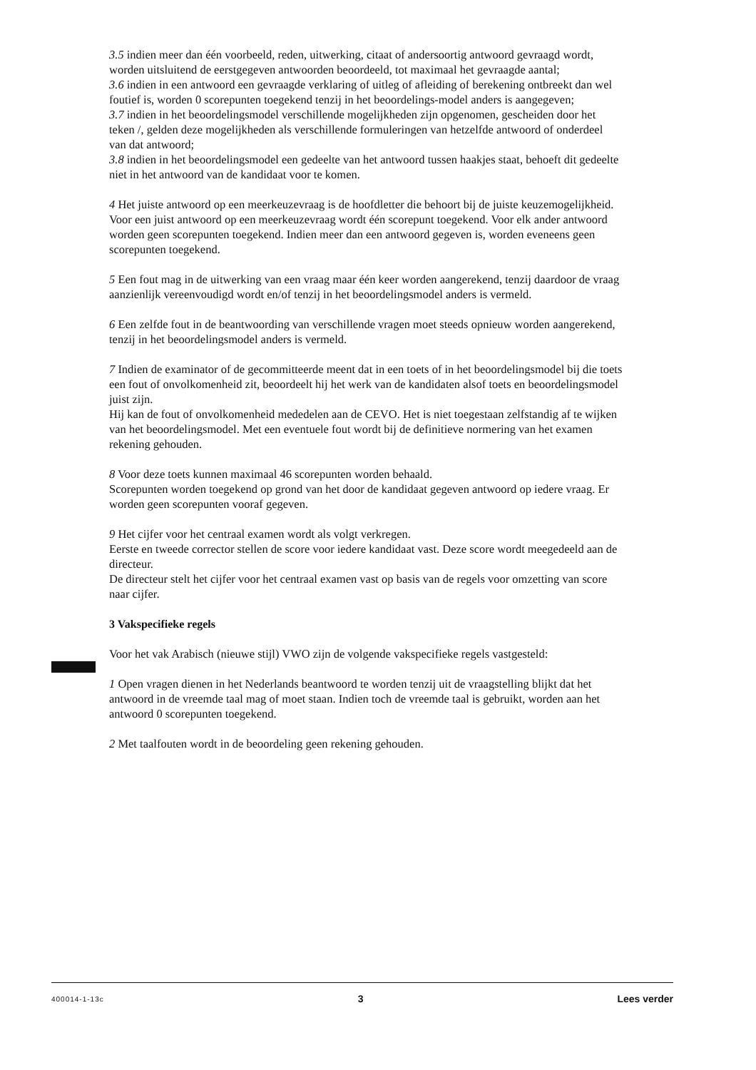3.5 indien meer dan één voorbeeld, reden, uitwerking, citaat of andersoortig antwoord gevraagd wordt, worden uitsluitend de eerstgegeven antwoorden beoordeeld, tot maximaal het gevraagde aantal;
3.6 indien in een antwoord een gevraagde verklaring of uitleg of afleiding of berekening ontbreekt dan wel foutief is, worden 0 scorepunten toegekend tenzij in het beoordelings-model anders is aangegeven;
3.7 indien in het beoordelingsmodel verschillende mogelijkheden zijn opgenomen, gescheiden door het teken /, gelden deze mogelijkheden als verschillende formuleringen van hetzelfde antwoord of onderdeel van dat antwoord;
3.8 indien in het beoordelingsmodel een gedeelte van het antwoord tussen haakjes staat, behoeft dit gedeelte niet in het antwoord van de kandidaat voor te komen.
4 Het juiste antwoord op een meerkeuzevraag is de hoofdletter die behoort bij de juiste keuzemogelijkheid. Voor een juist antwoord op een meerkeuzevraag wordt één scorepunt toegekend. Voor elk ander antwoord worden geen scorepunten toegekend. Indien meer dan een antwoord gegeven is, worden eveneens geen scorepunten toegekend.
5 Een fout mag in de uitwerking van een vraag maar één keer worden aangerekend, tenzij daardoor de vraag aanzienlijk vereenvoudigd wordt en/of tenzij in het beoordelingsmodel anders is vermeld.
6 Een zelfde fout in de beantwoording van verschillende vragen moet steeds opnieuw worden aangerekend, tenzij in het beoordelingsmodel anders is vermeld.
7 Indien de examinator of de gecommitteerde meent dat in een toets of in het beoordelingsmodel bij die toets een fout of onvolkomenheid zit, beoordeelt hij het werk van de kandidaten alsof toets en beoordelingsmodel juist zijn.
Hij kan de fout of onvolkomenheid mededelen aan de CEVO. Het is niet toegestaan zelfstandig af te wijken van het beoordelingsmodel. Met een eventuele fout wordt bij de definitieve normering van het examen rekening gehouden.
8 Voor deze toets kunnen maximaal 46 scorepunten worden behaald.
Scorepunten worden toegekend op grond van het door de kandidaat gegeven antwoord op iedere vraag. Er worden geen scorepunten vooraf gegeven.
9 Het cijfer voor het centraal examen wordt als volgt verkregen.
Eerste en tweede corrector stellen de score voor iedere kandidaat vast. Deze score wordt meegedeeld aan de directeur.
De directeur stelt het cijfer voor het centraal examen vast op basis van de regels voor omzetting van score naar cijfer.
3 Vakspecifieke regels
Voor het vak Arabisch (nieuwe stijl) VWO zijn de volgende vakspecifieke regels vastgesteld:
1 Open vragen dienen in het Nederlands beantwoord te worden tenzij uit de vraagstelling blijkt dat het antwoord in de vreemde taal mag of moet staan. Indien toch de vreemde taal is gebruikt, worden aan het antwoord 0 scorepunten toegekend.
2 Met taalfouten wordt in de beoordeling geen rekening gehouden.
400014-1-13c 3 Lees verder